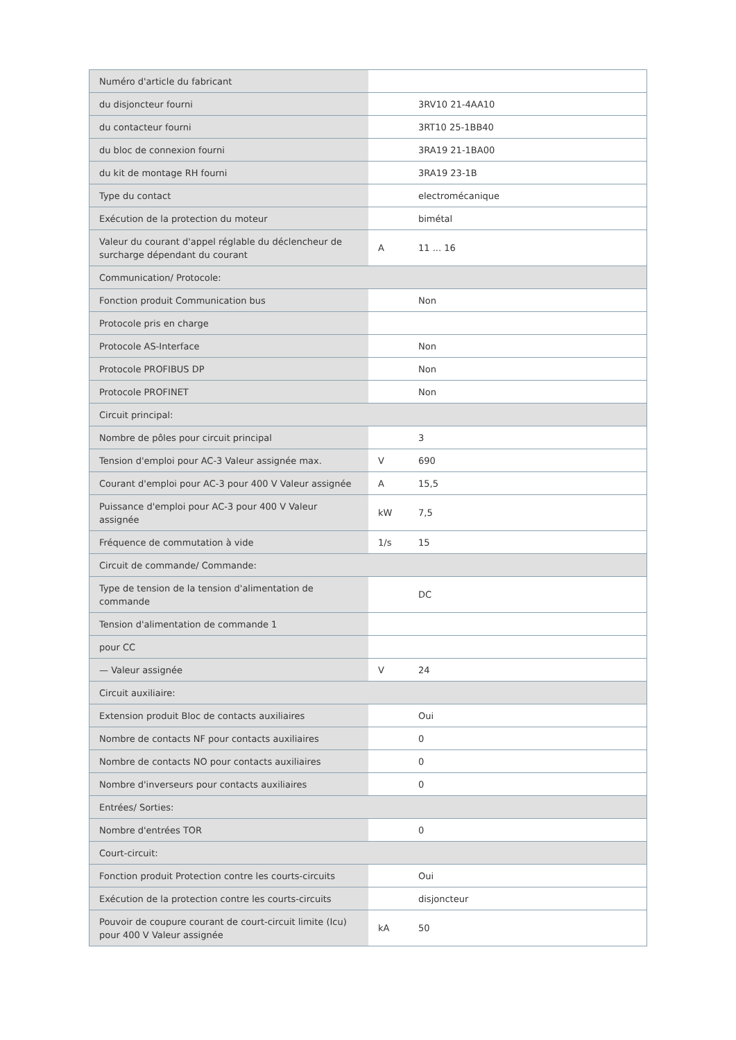| Numéro d'article du fabricant | | |
| du disjoncteur fourni | | 3RV10 21-4AA10 |
| du contacteur fourni | | 3RT10 25-1BB40 |
| du bloc de connexion fourni | | 3RA19 21-1BA00 |
| du kit de montage RH fourni | | 3RA19 23-1B |
| Type du contact | | electromécanique |
| Exécution de la protection du moteur | | bimétal |
| Valeur du courant d'appel réglable du déclencheur de surcharge dépendant du courant | A | 11 ... 16 |
| Communication/ Protocole: | | |
| Fonction produit Communication bus | | Non |
| Protocole pris en charge | | |
| Protocole AS-Interface | | Non |
| Protocole PROFIBUS DP | | Non |
| Protocole PROFINET | | Non |
| Circuit principal: | | |
| Nombre de pôles pour circuit principal | | 3 |
| Tension d'emploi pour AC-3 Valeur assignée max. | V | 690 |
| Courant d'emploi pour AC-3 pour 400 V Valeur assignée | A | 15,5 |
| Puissance d'emploi pour AC-3 pour 400 V Valeur assignée | kW | 7,5 |
| Fréquence de commutation à vide | 1/s | 15 |
| Circuit de commande/ Commande: | | |
| Type de tension de la tension d'alimentation de commande | | DC |
| Tension d'alimentation de commande 1 | | |
| pour CC | | |
| — Valeur assignée | V | 24 |
| Circuit auxiliaire: | | |
| Extension produit Bloc de contacts auxiliaires | | Oui |
| Nombre de contacts NF pour contacts auxiliaires | | 0 |
| Nombre de contacts NO pour contacts auxiliaires | | 0 |
| Nombre d'inverseurs pour contacts auxiliaires | | 0 |
| Entrées/ Sorties: | | |
| Nombre d'entrées TOR | | 0 |
| Court-circuit: | | |
| Fonction produit Protection contre les courts-circuits | | Oui |
| Exécution de la protection contre les courts-circuits | | disjoncteur |
| Pouvoir de coupure courant de court-circuit limite (Icu) pour 400 V Valeur assignée | kA | 50 |